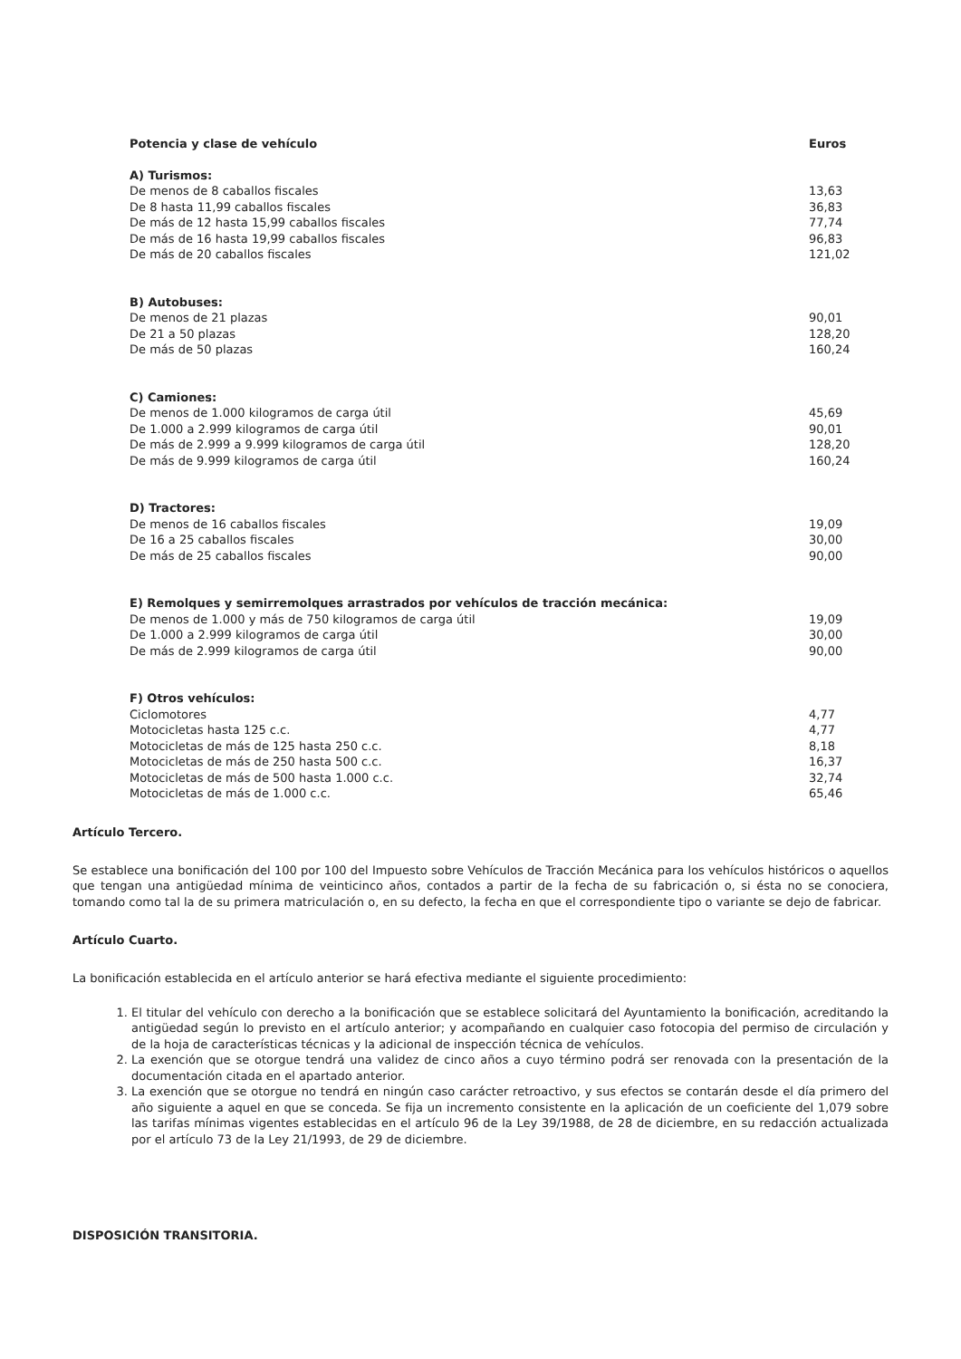| Potencia y clase de vehículo | Euros |
| --- | --- |
| A) Turismos: | |
| De menos de 8 caballos fiscales | 13,63 |
| De 8 hasta 11,99 caballos fiscales | 36,83 |
| De más de 12 hasta 15,99 caballos fiscales | 77,74 |
| De más de 16 hasta 19,99 caballos fiscales | 96,83 |
| De más de 20 caballos fiscales | 121,02 |
| B) Autobuses: | |
| De menos de 21 plazas | 90,01 |
| De 21 a 50 plazas | 128,20 |
| De más de 50 plazas | 160,24 |
| C) Camiones: | |
| De menos de 1.000 kilogramos de carga útil | 45,69 |
| De 1.000 a 2.999 kilogramos de carga útil | 90,01 |
| De más de 2.999 a 9.999 kilogramos de carga útil | 128,20 |
| De más de 9.999 kilogramos de carga útil | 160,24 |
| D) Tractores: | |
| De menos de 16 caballos fiscales | 19,09 |
| De 16 a 25 caballos fiscales | 30,00 |
| De más de 25 caballos fiscales | 90,00 |
| E) Remolques y semirremolques arrastrados por vehículos de tracción mecánica: | |
| De menos de 1.000 y más de 750 kilogramos de carga útil | 19,09 |
| De 1.000 a 2.999 kilogramos de carga útil | 30,00 |
| De más de 2.999 kilogramos de carga útil | 90,00 |
| F) Otros vehículos: | |
| Ciclomotores | 4,77 |
| Motocicletas hasta 125 c.c. | 4,77 |
| Motocicletas de más de 125 hasta 250 c.c. | 8,18 |
| Motocicletas de más de 250 hasta 500 c.c. | 16,37 |
| Motocicletas de más de 500 hasta 1.000 c.c. | 32,74 |
| Motocicletas de más de 1.000 c.c. | 65,46 |
Artículo Tercero.
Se establece una bonificación del 100 por 100 del Impuesto sobre Vehículos de Tracción Mecánica para los vehículos históricos o aquellos que tengan una antigüedad mínima de veinticinco años, contados a partir de la fecha de su fabricación o, si ésta no se conociera, tomando como tal la de su primera matriculación o, en su defecto, la fecha en que el correspondiente tipo o variante se dejo de fabricar.
Artículo Cuarto.
La bonificación establecida en el artículo anterior se hará efectiva mediante el siguiente procedimiento:
1. El titular del vehículo con derecho a la bonificación que se establece solicitará del Ayuntamiento la bonificación, acreditando la antigüedad según lo previsto en el artículo anterior; y acompañando en cualquier caso fotocopia del permiso de circulación y de la hoja de características técnicas y la adicional de inspección técnica de vehículos.
2. La exención que se otorgue tendrá una validez de cinco años a cuyo término podrá ser renovada con la presentación de la documentación citada en el apartado anterior.
3. La exención que se otorgue no tendrá en ningún caso carácter retroactivo, y sus efectos se contarán desde el día primero del año siguiente a aquel en que se conceda. Se fija un incremento consistente en la aplicación de un coeficiente del 1,079 sobre las tarifas mínimas vigentes establecidas en el artículo 96 de la Ley 39/1988, de 28 de diciembre, en su redacción actualizada por el artículo 73 de la Ley 21/1993, de 29 de diciembre.
DISPOSICIÓN TRANSITORIA.